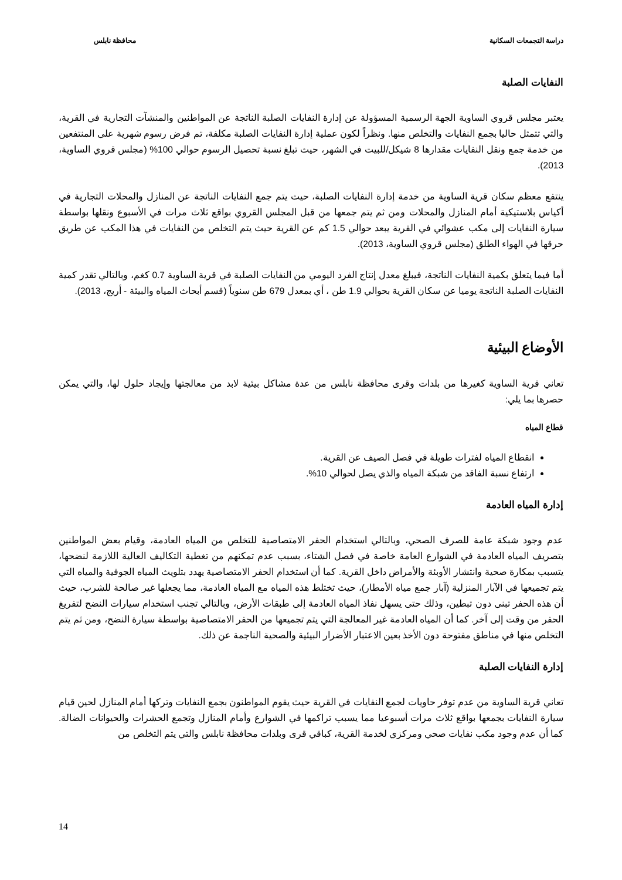دراسة التجمعات السكانية محافظة نابلس
النفايات الصلبة
يعتبر مجلس قروي الساوية الجهة الرسمية المسؤولة عن إدارة النفايات الصلبة الناتجة عن المواطنين والمنشآت التجارية في القرية، والتي تتمثل حاليا بجمع النفايات والتخلص منها. ونظراً لكون عملية إدارة النفايات الصلبة مكلفة، تم فرض رسوم شهرية على المنتفعين من خدمة جمع ونقل النفايات مقدارها 8 شيكل/للبيت في الشهر، حيث تبلغ نسبة تحصيل الرسوم حوالي 100% (مجلس قروي الساوية، 2013).
ينتفع معظم سكان قرية الساوية من خدمة إدارة النفايات الصلبة، حيث يتم جمع النفايات الناتجة عن المنازل والمحلات التجارية في أكياس بلاستيكية أمام المنازل والمحلات ومن ثم يتم جمعها من قبل المجلس القروي بواقع ثلاث مرات في الأسبوع ونقلها بواسطة سيارة النفايات إلى مكب عشوائي في القرية يبعد حوالي 1.5 كم عن القرية حيث يتم التخلص من النفايات في هذا المكب عن طريق حرقها في الهواء الطلق (مجلس قروي الساوية، 2013).
أما فيما يتعلق بكمية النفايات الناتجة، فيبلغ معدل إنتاج الفرد اليومي من النفايات الصلبة في قرية الساوية 0.7 كغم، وبالتالي تقدر كمية النفايات الصلبة الناتجة يوميا عن سكان القرية بحوالي 1.9 طن ، أي بمعدل 679 طن سنوياً (قسم أبحاث المياه والبيئة - أريج، 2013).
الأوضاع البيئية
تعاني قرية الساوية كغيرها من بلدات وقرى محافظة نابلس من عدة مشاكل بيئية لابد من معالجتها وإيجاد حلول لها، والتي يمكن حصرها بما يلي:
قطاع المياه
انقطاع المياه لفترات طويلة في فصل الصيف عن القرية.
ارتفاع نسبة الفاقد من شبكة المياه والذي يصل لحوالي 10%.
إدارة المياه العادمة
عدم وجود شبكة عامة للصرف الصحي، وبالتالي استخدام الحفر الامتصاصية للتخلص من المياه العادمة، وقيام بعض المواطنين بتصريف المياه العادمة في الشوارع العامة خاصة في فصل الشتاء، بسبب عدم تمكنهم من تغطية التكاليف العالية اللازمة لنضحها، يتسبب بمكارة صحية وانتشار الأوبئة والأمراض داخل القرية. كما أن استخدام الحفر الامتصاصية يهدد بتلويث المياه الجوفية والمياه التي يتم تجميعها في الآبار المنزلية (آبار جمع مياه الأمطار)، حيث تختلط هذه المياه مع المياه العادمة، مما يجعلها غير صالحة للشرب، حيث أن هذه الحفر تبنى دون تبطين، وذلك حتى يسهل نفاذ المياه العادمة إلى طبقات الأرض، وبالتالي تجنب استخدام سيارات النضح لتفريغ الحفر من وقت إلى آخر. كما أن المياه العادمة غير المعالجة التي يتم تجميعها من الحفر الامتصاصية بواسطة سيارة النضح، ومن ثم يتم التخلص منها في مناطق مفتوحة دون الأخذ بعين الاعتبار الأضرار البيئية والصحية الناجمة عن ذلك.
إدارة النفايات الصلبة
تعاني قرية الساوية من عدم توفر حاويات لجمع النفايات في القرية حيث يقوم المواطنون بجمع النفايات وتركها أمام المنازل لحين قيام سيارة النفايات بجمعها بواقع ثلاث مرات أسبوعيا مما يسبب تراكمها في الشوارع وأمام المنازل وتجمع الحشرات والحيوانات الضالة. كما أن عدم وجود مكب نفايات صحي ومركزي لخدمة القرية، كباقي قرى وبلدات محافظة نابلس والتي يتم التخلص من
14